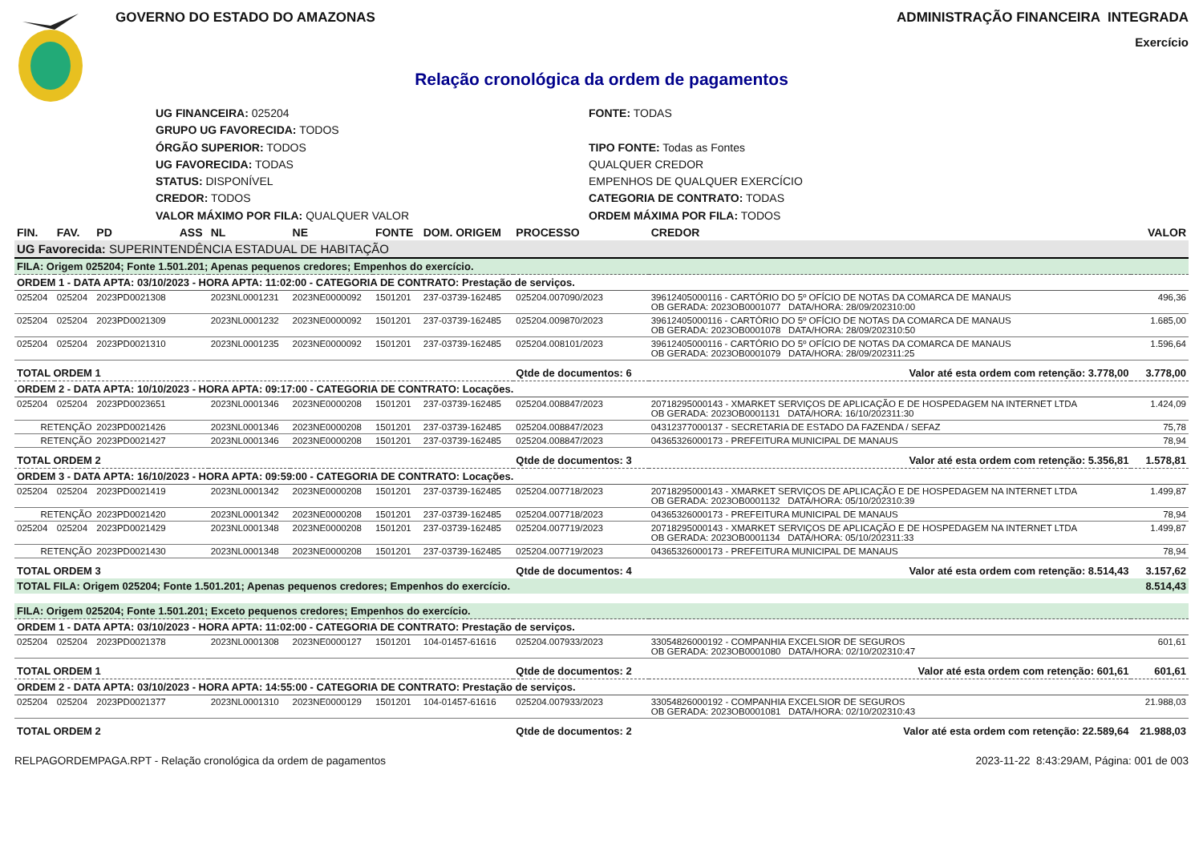GOVERNO DO ESTADO DO AMAZONAS ADMINISTRAÇÃO FINANCEIRA INTEGRADA
Exercício
Relação cronológica da ordem de pagamentos
UG FINANCEIRA: 025204
FONTE: TODAS
GRUPO UG FAVORECIDA: TODOS
ÓRGÃO SUPERIOR: TODOS
TIPO FONTE: Todas as Fontes
UG FAVORECIDA: TODAS
QUALQUER CREDOR
STATUS: DISPONÍVEL
EMPENHOS DE QUALQUER EXERCÍCIO
CREDOR: TODOS
CATEGORIA DE CONTRATO: TODAS
VALOR MÁXIMO POR FILA: QUALQUER VALOR
ORDEM MÁXIMA POR FILA: TODOS
| FIN. | FAV. | PD | ASS | NL | NE | FONTE | DOM. ORIGEM | PROCESSO | CREDOR | VALOR |
| --- | --- | --- | --- | --- | --- | --- | --- | --- | --- | --- |
| UG Favorecida: SUPERINTENDÊNCIA ESTADUAL DE HABITAÇÃO | | | | | | | | | | |
| FILA: Origem 025204; Fonte 1.501.201; Apenas pequenos credores; Empenhos do exercício. | | | | | | | | | | |
| ORDEM 1 - DATA APTA: 03/10/2023 - HORA APTA: 11:02:00 - CATEGORIA DE CONTRATO: Prestação de serviços. | | | | | | | | | | |
| 025204 | 025204 | 2023PD0021308 | | 2023NL0001231 | 2023NE0000092 | 1501201 | 237-03739-162485 | 025204.007090/2023 | 39612405000116 - CARTÓRIO DO 5º OFÍCIO DE NOTAS DA COMARCA DE MANAUS OB GERADA: 2023OB0001077 DATA/HORA: 28/09/202310:00 | 496,36 |
| 025204 | 025204 | 2023PD0021309 | | 2023NL0001232 | 2023NE0000092 | 1501201 | 237-03739-162485 | 025204.009870/2023 | 39612405000116 - CARTÓRIO DO 5º OFÍCIO DE NOTAS DA COMARCA DE MANAUS OB GERADA: 2023OB0001078 DATA/HORA: 28/09/202310:50 | 1.685,00 |
| 025204 | 025204 | 2023PD0021310 | | 2023NL0001235 | 2023NE0000092 | 1501201 | 237-03739-162485 | 025204.008101/2023 | 39612405000116 - CARTÓRIO DO 5º OFÍCIO DE NOTAS DA COMARCA DE MANAUS OB GERADA: 2023OB0001079 DATA/HORA: 28/09/202311:25 | 1.596,64 |
| TOTAL ORDEM 1 | | | | | | | | Qtde de documentos: 6 | Valor até esta ordem com retenção: 3.778,00 | 3.778,00 |
| ORDEM 2 - DATA APTA: 10/10/2023 - HORA APTA: 09:17:00 - CATEGORIA DE CONTRATO: Locações. | | | | | | | | | | |
| 025204 | 025204 | 2023PD0023651 | | 2023NL0001346 | 2023NE0000208 | 1501201 | 237-03739-162485 | 025204.008847/2023 | 20718295000143 - XMARKET SERVIÇOS DE APLICAÇÃO E DE HOSPEDAGEM NA INTERNET LTDA OB GERADA: 2023OB0001131 DATA/HORA: 16/10/202311:30 | 1.424,09 |
| RETENÇÃO | | 2023PD0021426 | | 2023NL0001346 | 2023NE0000208 | 1501201 | 237-03739-162485 | 025204.008847/2023 | 04312377000137 - SECRETARIA DE ESTADO DA FAZENDA / SEFAZ | 75,78 |
| RETENÇÃO | | 2023PD0021427 | | 2023NL0001346 | 2023NE0000208 | 1501201 | 237-03739-162485 | 025204.008847/2023 | 04365326000173 - PREFEITURA MUNICIPAL DE MANAUS | 78,94 |
| TOTAL ORDEM 2 | | | | | | | | Qtde de documentos: 3 | Valor até esta ordem com retenção: 5.356,81 | 1.578,81 |
| ORDEM 3 - DATA APTA: 16/10/2023 - HORA APTA: 09:59:00 - CATEGORIA DE CONTRATO: Locações. | | | | | | | | | | |
| 025204 | 025204 | 2023PD0021419 | | 2023NL0001342 | 2023NE0000208 | 1501201 | 237-03739-162485 | 025204.007718/2023 | 20718295000143 - XMARKET SERVIÇOS DE APLICAÇÃO E DE HOSPEDAGEM NA INTERNET LTDA OB GERADA: 2023OB0001132 DATA/HORA: 05/10/202310:39 | 1.499,87 |
| RETENÇÃO | | 2023PD0021420 | | 2023NL0001342 | 2023NE0000208 | 1501201 | 237-03739-162485 | 025204.007718/2023 | 04365326000173 - PREFEITURA MUNICIPAL DE MANAUS | 78,94 |
| 025204 | 025204 | 2023PD0021429 | | 2023NL0001348 | 2023NE0000208 | 1501201 | 237-03739-162485 | 025204.007719/2023 | 20718295000143 - XMARKET SERVIÇOS DE APLICAÇÃO E DE HOSPEDAGEM NA INTERNET LTDA OB GERADA: 2023OB0001134 DATA/HORA: 05/10/202311:33 | 1.499,87 |
| RETENÇÃO | | 2023PD0021430 | | 2023NL0001348 | 2023NE0000208 | 1501201 | 237-03739-162485 | 025204.007719/2023 | 04365326000173 - PREFEITURA MUNICIPAL DE MANAUS | 78,94 |
| TOTAL ORDEM 3 | | | | | | | | Qtde de documentos: 4 | Valor até esta ordem com retenção: 8.514,43 | 3.157,62 |
| TOTAL FILA: Origem 025204; Fonte 1.501.201; Apenas pequenos credores; Empenhos do exercício. | | | | | | | | | | 8.514,43 |
| FILA: Origem 025204; Fonte 1.501.201; Exceto pequenos credores; Empenhos do exercício. | | | | | | | | | | |
| ORDEM 1 - DATA APTA: 03/10/2023 - HORA APTA: 11:02:00 - CATEGORIA DE CONTRATO: Prestação de serviços. | | | | | | | | | | |
| 025204 | 025204 | 2023PD0021378 | | 2023NL0001308 | 2023NE0000127 | 1501201 | 104-01457-61616 | 025204.007933/2023 | 33054826000192 - COMPANHIA EXCELSIOR DE SEGUROS OB GERADA: 2023OB0001080 DATA/HORA: 02/10/202310:47 | 601,61 |
| TOTAL ORDEM 1 | | | | | | | | Qtde de documentos: 2 | Valor até esta ordem com retenção: 601,61 | 601,61 |
| ORDEM 2 - DATA APTA: 03/10/2023 - HORA APTA: 14:55:00 - CATEGORIA DE CONTRATO: Prestação de serviços. | | | | | | | | | | |
| 025204 | 025204 | 2023PD0021377 | | 2023NL0001310 | 2023NE0000129 | 1501201 | 104-01457-61616 | 025204.007933/2023 | 33054826000192 - COMPANHIA EXCELSIOR DE SEGUROS OB GERADA: 2023OB0001081 DATA/HORA: 02/10/202310:43 | 21.988,03 |
| TOTAL ORDEM 2 | | | | | | | | Qtde de documentos: 2 | Valor até esta ordem com retenção: 22.589,64 | 21.988,03 |
RELPAGORDEMPAGA.RPT - Relação cronológica da ordem de pagamentos 2023-11-22 8:43:29AM, Página: 001 de 003